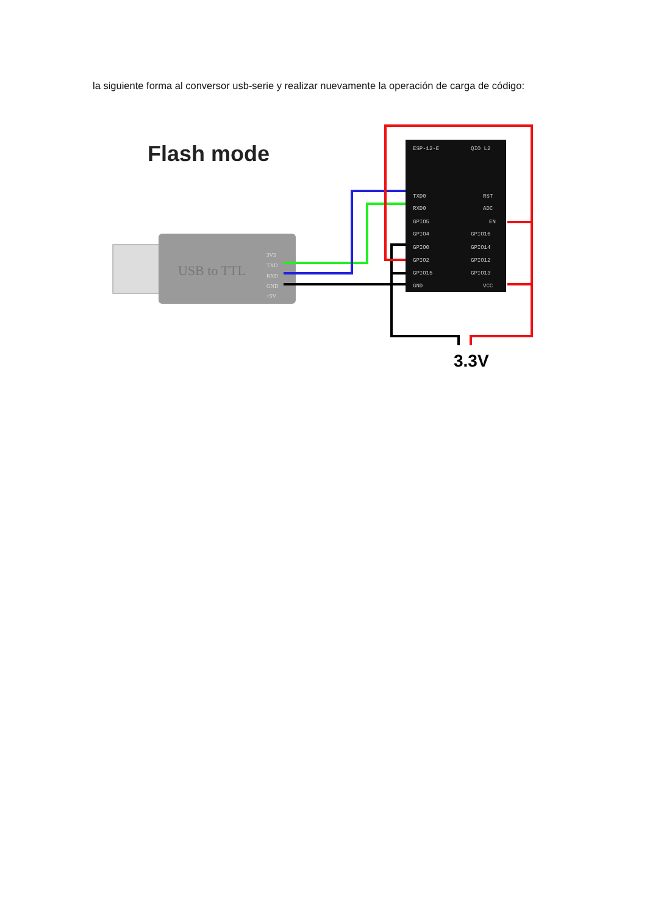la siguiente forma al conversor usb-serie y realizar nuevamente la operación de carga de código:
Flash mode
USB to TTL
3V3
TXD
RXD
GND
+5V
ESP-12-E
QIO L2
TXD0
RXD0
GPIO5
GPIO4
GPIO0
GPIO2
GPIO15
GND
RST
ADC
EN
GPIO16
GPIO14
GPIO12
GPIO13
VCC
3.3V